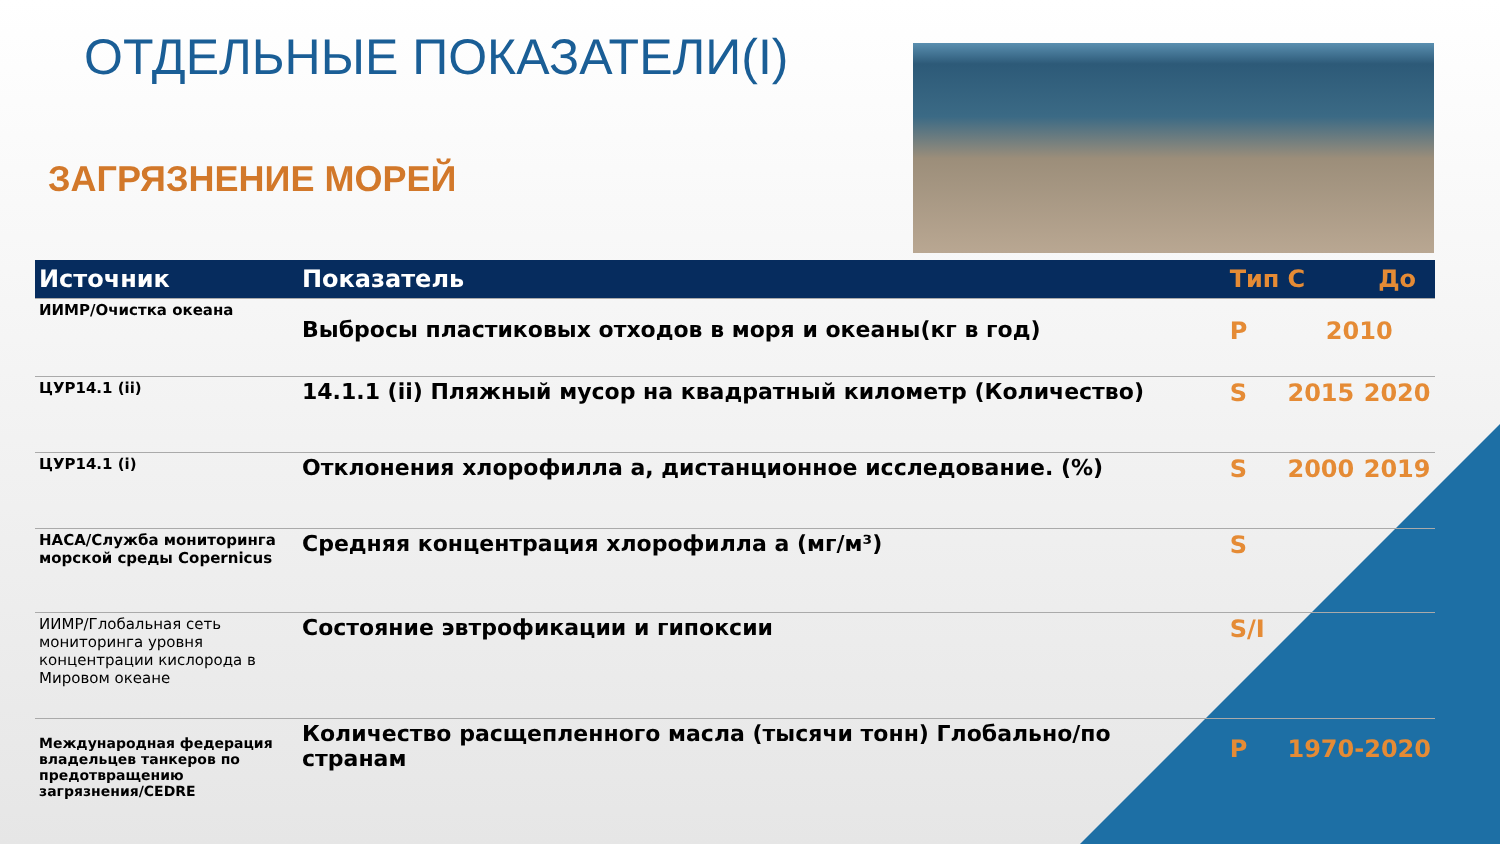ОТДЕЛЬНЫЕ ПОКАЗАТЕЛИ(I)
ЗАГРЯЗНЕНИЕ МОРЕЙ
| Источник | Показатель | Тип | С | До |
| --- | --- | --- | --- | --- |
| ИИМР/Очистка океана | Выбросы пластиковых отходов в моря и океаны(кг в год) | P | 2010 | |
| ЦУР14.1 (ii) | 14.1.1 (ii) Пляжный мусор на квадратный километр (Количество) | S | 2015 | 2020 |
| ЦУР14.1 (i) | Отклонения хлорофилла а, дистанционное исследование. (%) | S | 2000 | 2019 |
| НАСА/Служба мониторинга морской среды Copernicus | Средняя концентрация хлорофилла а (мг/м³) | S | | |
| ИИМР/Глобальная сеть мониторинга уровня концентрации кислорода в Мировом океане | Состояние эвтрофикации и гипоксии | S/I | | |
| Международная федерация владельцев танкеров по предотвращению загрязнения/CEDRE | Количество расщепленного масла (тысячи тонн) Глобально/по странам | P | 1970-2020 | |